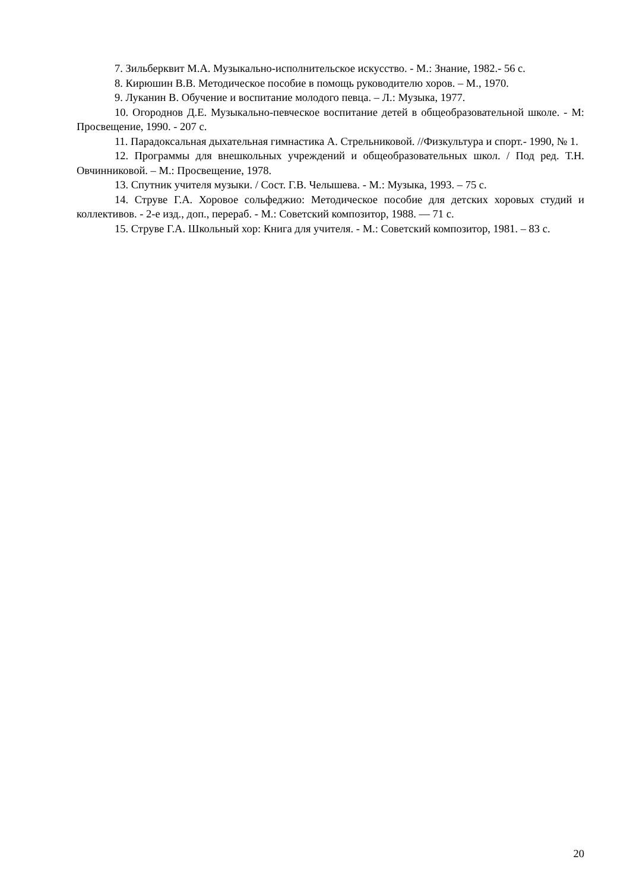7. Зильберквит М.А. Музыкально-исполнительское искусство. - М.: Знание, 1982.- 56 с.
8. Кирюшин В.В. Методическое пособие в помощь руководителю хоров. – М., 1970.
9. Луканин В. Обучение и воспитание молодого певца. – Л.: Музыка, 1977.
10. Огороднов Д.Е. Музыкально-певческое воспитание детей в общеобразовательной школе. - М: Просвещение, 1990. - 207 с.
11. Парадоксальная дыхательная гимнастика А. Стрельниковой. //Физкультура и спорт.- 1990, № 1.
12. Программы для внешкольных учреждений и общеобразовательных школ. / Под ред. Т.Н. Овчинниковой. – М.: Просвещение, 1978.
13. Спутник учителя музыки. / Сост. Г.В. Челышева. - М.: Музыка, 1993. – 75 с.
14. Струве Г.А. Хоровое сольфеджио: Методическое пособие для детских хоровых студий и коллективов. - 2-е изд., доп., перераб. - М.: Советский композитор, 1988. — 71 с.
15. Струве Г.А. Школьный хор: Книга для учителя. - М.: Советский композитор, 1981. – 83 с.
20